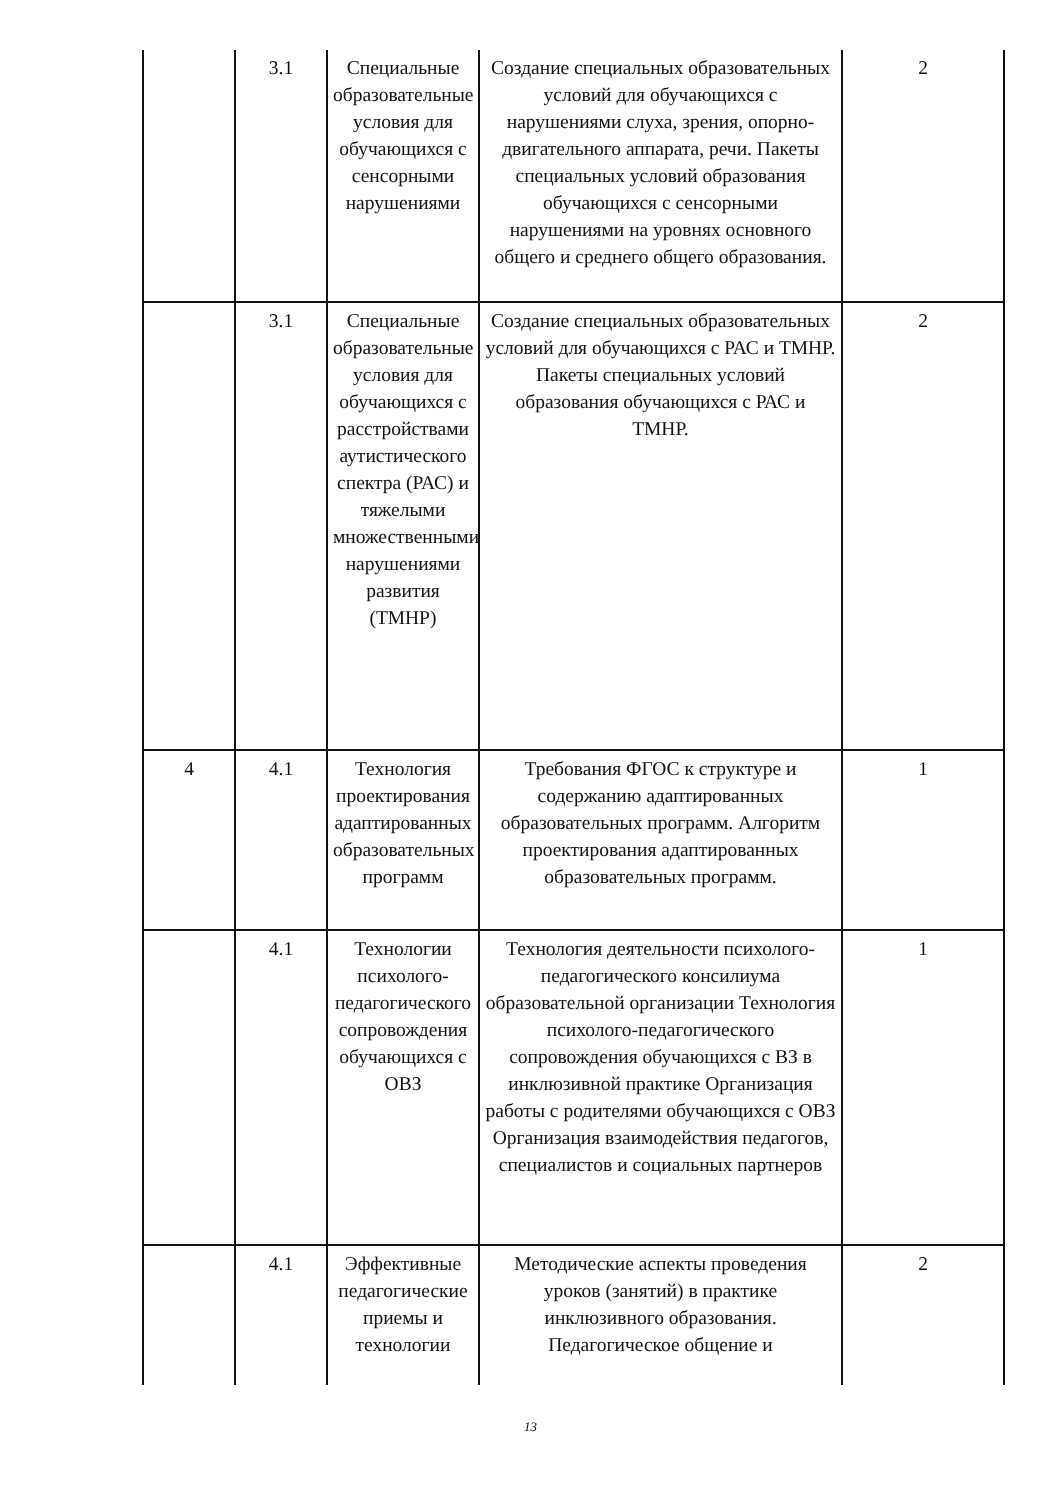| | 3.1 | Специальные образовательные условия для обучающихся с сенсорными нарушениями | Создание специальных образовательных условий для обучающихся с нарушениями слуха, зрения, опорно-двигательного аппарата, речи. Пакеты специальных условий образования обучающихся с сенсорными нарушениями на уровнях основного общего и среднего общего образования. | 2 |
| | 3.1 | Специальные образовательные условия для обучающихся с расстройствами аутистического спектра (РАС) и тяжелыми множественными нарушениями развития (ТМНР) | Создание специальных образовательных условий для обучающихся с РАС и ТМНР. Пакеты специальных условий образования обучающихся с РАС и ТМНР. | 2 |
| 4 | 4.1 | Технология проектирования адаптированных образовательных программ | Требования ФГОС к структуре и содержанию адаптированных образовательных программ. Алгоритм проектирования адаптированных образовательных программ. | 1 |
| | 4.1 | Технологии психолого-педагогического сопровождения обучающихся с ОВЗ | Технология деятельности психолого-педагогического консилиума образовательной организации Технология психолого-педагогического сопровождения обучающихся с ВЗ в инклюзивной практике Организация работы с родителями обучающихся с ОВЗ Организация взаимодействия педагогов, специалистов и социальных партнеров | 1 |
| | 4.1 | Эффективные педагогические приемы и технологии | Методические аспекты проведения уроков (занятий) в практике инклюзивного образования. Педагогическое общение и | 2 |
13